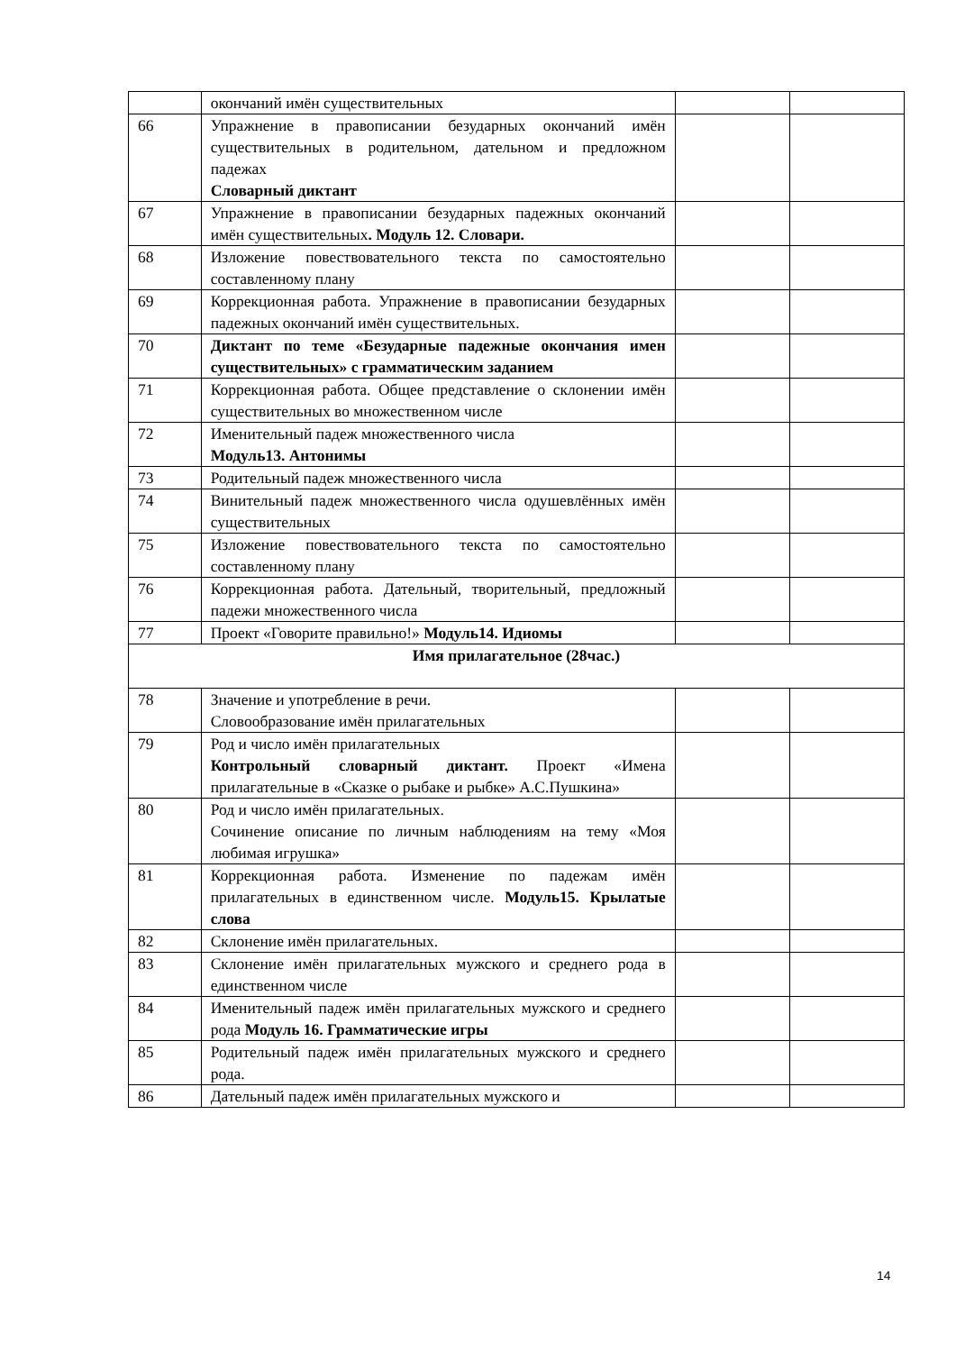| | окончаний имён существительных | | |
| 66 | Упражнение в правописании безударных окончаний имён существительных в родительном, дательном и предложном падежах Словарный диктант | | |
| 67 | Упражнение в правописании безударных падежных окончаний имён существительных . Модуль 12. Словари. | | |
| 68 | Изложение повествовательного текста по самостоятельно составленному плану | | |
| 69 | Коррекционная работа. Упражнение в правописании безударных падежных окончаний имён существительных. | | |
| 70 | Диктант по теме «Безударные падежные окончания имен существительных» с грамматическим заданием | | |
| 71 | Коррекционная работа. Общее представление о склонении имён существительных во множественном числе | | |
| 72 | Именительный падеж множественного числа Модуль13. Антонимы | | |
| 73 | Родительный падеж множественного числа | | |
| 74 | Винительный падеж множественного числа одушевлённых имён существительных | | |
| 75 | Изложение повествовательного текста по самостоятельно составленному плану | | |
| 76 | Коррекционная работа. Дательный, творительный, предложный падежи множественного числа | | |
| 77 | Проект «Говорите правильно!» Модуль14. Идиомы | | |
| Имя прилагательное (28час.) | | | |
| 78 | Значение и употребление в речи. Словообразование имён прилагательных | | |
| 79 | Род и число имён прилагательных Контрольный словарный диктант. Проект «Имена прилагательные в «Сказке о рыбаке и рыбке» А.С.Пушкина» | | |
| 80 | Род и число имён прилагательных. Сочинение описание по личным наблюдениям на тему «Моя любимая игрушка» | | |
| 81 | Коррекционная работа. Изменение по падежам имён прилагательных в единственном числе. Модуль15. Крылатые слова | | |
| 82 | Склонение имён прилагательных. | | |
| 83 | Склонение имён прилагательных мужского и среднего рода в единственном числе | | |
| 84 | Именительный падеж имён прилагательных мужского и среднего рода Модуль 16. Грамматические игры | | |
| 85 | Родительный падеж имён прилагательных мужского и среднего рода. | | |
| 86 | Дательный падеж имён прилагательных мужского и | | |
14